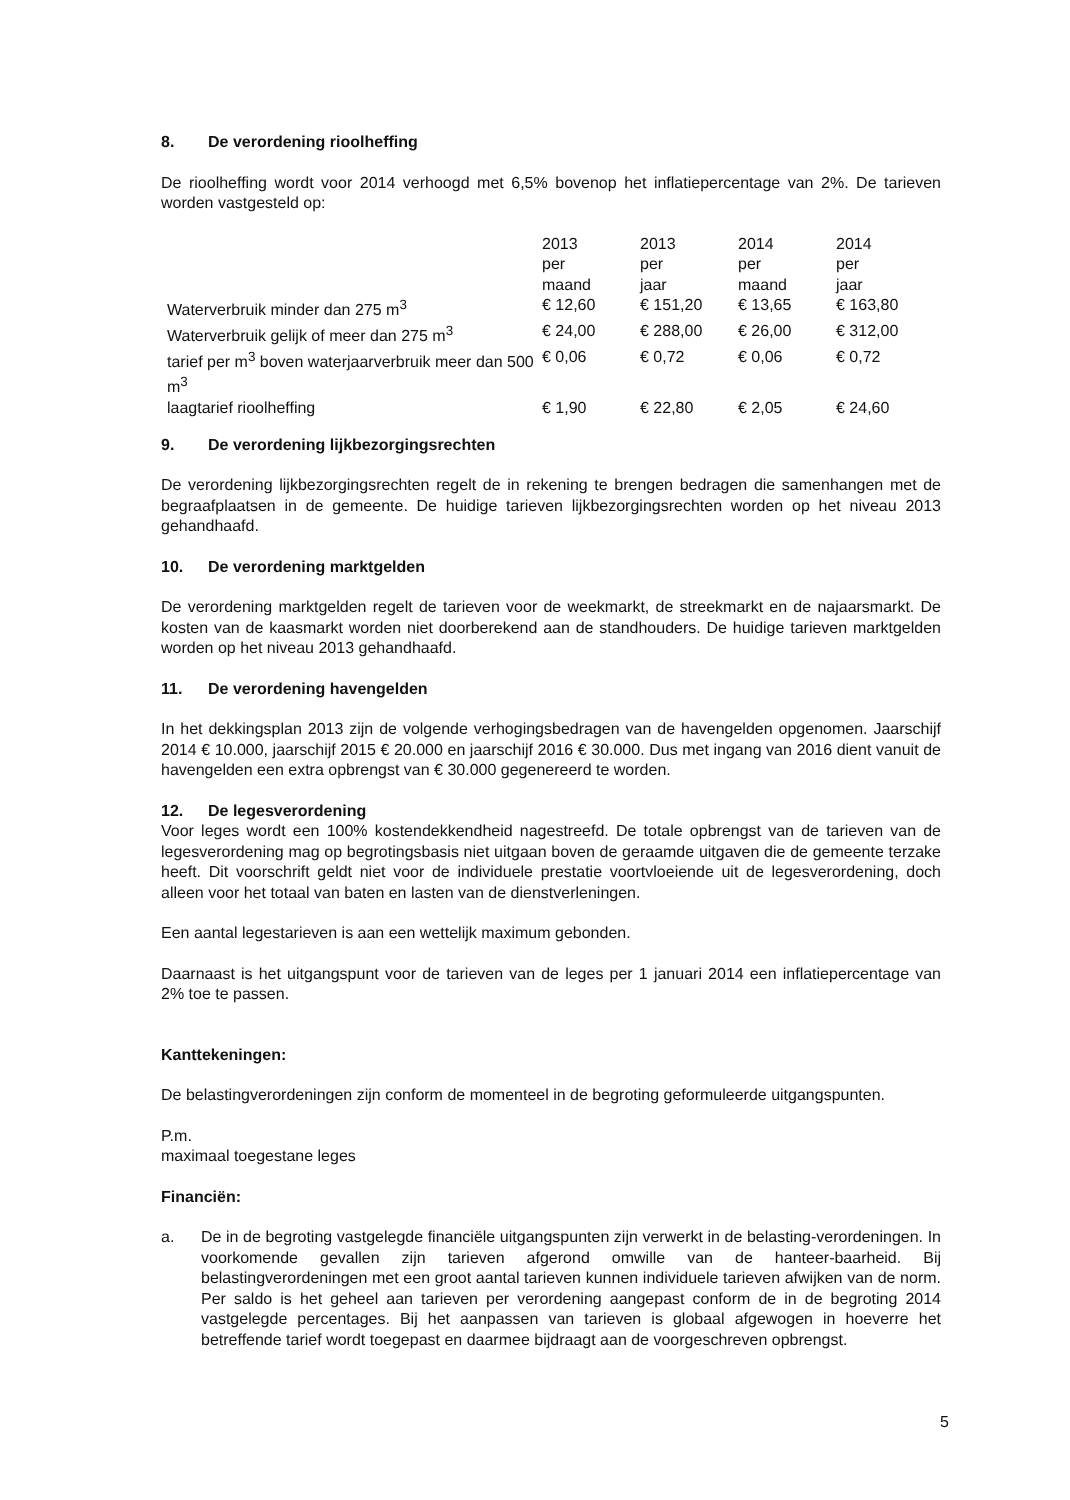8. De verordening rioolheffing
De rioolheffing wordt voor 2014 verhoogd met 6,5% bovenop het inflatiepercentage van 2%. De tarieven worden vastgesteld op:
| | 2013 per maand | 2013 per jaar | 2014 per maand | 2014 per jaar |
| Waterverbruik minder dan 275 m<sup>3</sup> | € 12,60 | € 151,20 | € 13,65 | € 163,80 |
| Waterverbruik gelijk of meer dan 275 m<sup>3</sup> | € 24,00 | € 288,00 | € 26,00 | € 312,00 |
| tarief per m<sup>3</sup> boven waterjaarverbruik meer dan 500 m<sup>3</sup> | € 0,06 | € 0,72 | € 0,06 | € 0,72 |
| laagtarief rioolheffing | € 1,90 | € 22,80 | € 2,05 | € 24,60 |
9. De verordening lijkbezorgingsrechten
De verordening lijkbezorgingsrechten regelt de in rekening te brengen bedragen die samenhangen met de begraafplaatsen in de gemeente. De huidige tarieven lijkbezorgingsrechten worden op het niveau 2013 gehandhaafd.
10. De verordening marktgelden
De verordening marktgelden regelt de tarieven voor de weekmarkt, de streekmarkt en de najaarsmarkt. De kosten van de kaasmarkt worden niet doorberekend aan de standhouders. De huidige tarieven marktgelden worden op het niveau 2013 gehandhaafd.
11. De verordening havengelden
In het dekkingsplan 2013 zijn de volgende verhogingsbedragen van de havengelden opgenomen. Jaarschijf 2014 € 10.000, jaarschijf 2015 € 20.000 en jaarschijf 2016 € 30.000. Dus met ingang van 2016 dient vanuit de havengelden een extra opbrengst van € 30.000 gegenereerd te worden.
12. De legesverordening
Voor leges wordt een 100% kostendekkendheid nagestreefd. De totale opbrengst van de tarieven van de legesverordening mag op begrotingsbasis niet uitgaan boven de geraamde uitgaven die de gemeente terzake heeft. Dit voorschrift geldt niet voor de individuele prestatie voortvloeiende uit de legesverordening, doch alleen voor het totaal van baten en lasten van de dienstverleningen.
Een aantal legestarieven is aan een wettelijk maximum gebonden.
Daarnaast is het uitgangspunt voor de tarieven van de leges per 1 januari 2014 een inflatiepercentage van 2% toe te passen.
Kanttekeningen:
De belastingverordeningen zijn conform de momenteel in de begroting geformuleerde uitgangspunten.
P.m.
maximaal toegestane leges
Financiën:
a. De in de begroting vastgelegde financiële uitgangspunten zijn verwerkt in de belasting-verordeningen. In voorkomende gevallen zijn tarieven afgerond omwille van de hanteer-baarheid. Bij belastingverordeningen met een groot aantal tarieven kunnen individuele tarieven afwijken van de norm. Per saldo is het geheel aan tarieven per verordening aangepast conform de in de begroting 2014 vastgelegde percentages. Bij het aanpassen van tarieven is globaal afgewogen in hoeverre het betreffende tarief wordt toegepast en daarmee bijdraagt aan de voorgeschreven opbrengst.
5